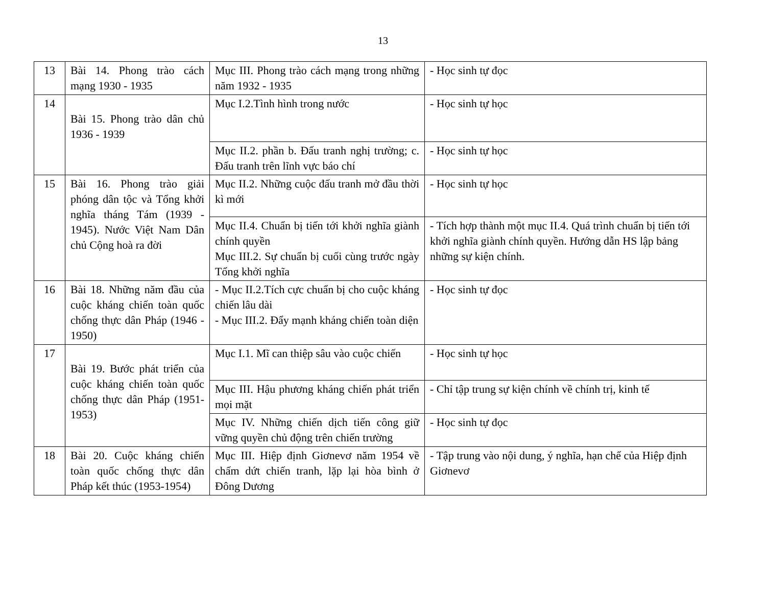13
| 13 | Bài 14. Phong trào cách mạng 1930 - 1935 | Mục III. Phong trào cách mạng trong những năm 1932 - 1935 | - Học sinh tự đọc |
| 14 | Bài 15. Phong trào dân chủ 1936 - 1939 | Mục I.2.Tình hình trong nước | - Học sinh tự học |
| | | Mục II.2. phần b. Đấu tranh nghị trường; c. Đấu tranh trên lĩnh vực báo chí | - Học sinh tự học |
| 15 | Bài 16. Phong trào giải phóng dân tộc và Tổng khởi nghĩa tháng Tám (1939 - 1945). Nước Việt Nam Dân chủ Cộng hoà ra đời | Mục II.2. Những cuộc đấu tranh mở đầu thời kì mới | - Học sinh tự học |
| | | Mục II.4. Chuẩn bị tiến tới khởi nghĩa giành chính quyền Mục III.2. Sự chuẩn bị cuối cùng trước ngày Tổng khởi nghĩa | - Tích hợp thành một mục II.4. Quá trình chuẩn bị tiến tới khởi nghĩa giành chính quyền. Hướng dẫn HS lập bảng những sự kiện chính. |
| 16 | Bài 18. Những năm đầu của cuộc kháng chiến toàn quốc chống thực dân Pháp (1946 - 1950) | - Mục II.2.Tích cực chuẩn bị cho cuộc kháng chiến lâu dài - Mục III.2. Đẩy mạnh kháng chiến toàn diện | - Học sinh tự đọc |
| 17 | Bài 19. Bước phát triển của cuộc kháng chiến toàn quốc chống thực dân Pháp (1951-1953) | Mục I.1. Mĩ can thiệp sâu vào cuộc chiến | - Học sinh tự học |
| | | Mục III. Hậu phương kháng chiến phát triển mọi mặt | - Chỉ tập trung sự kiện chính về chính trị, kinh tế |
| | | Mục IV. Những chiến dịch tiến công giữ vững quyền chủ động trên chiến trường | - Học sinh tự đọc |
| 18 | Bài 20. Cuộc kháng chiến toàn quốc chống thực dân Pháp kết thúc (1953-1954) | Mục III. Hiệp định Giơnevơ năm 1954 về chấm dứt chiến tranh, lặp lại hòa bình ở Đông Dương | - Tập trung vào nội dung, ý nghĩa, hạn chế của Hiệp định Giơnevơ |